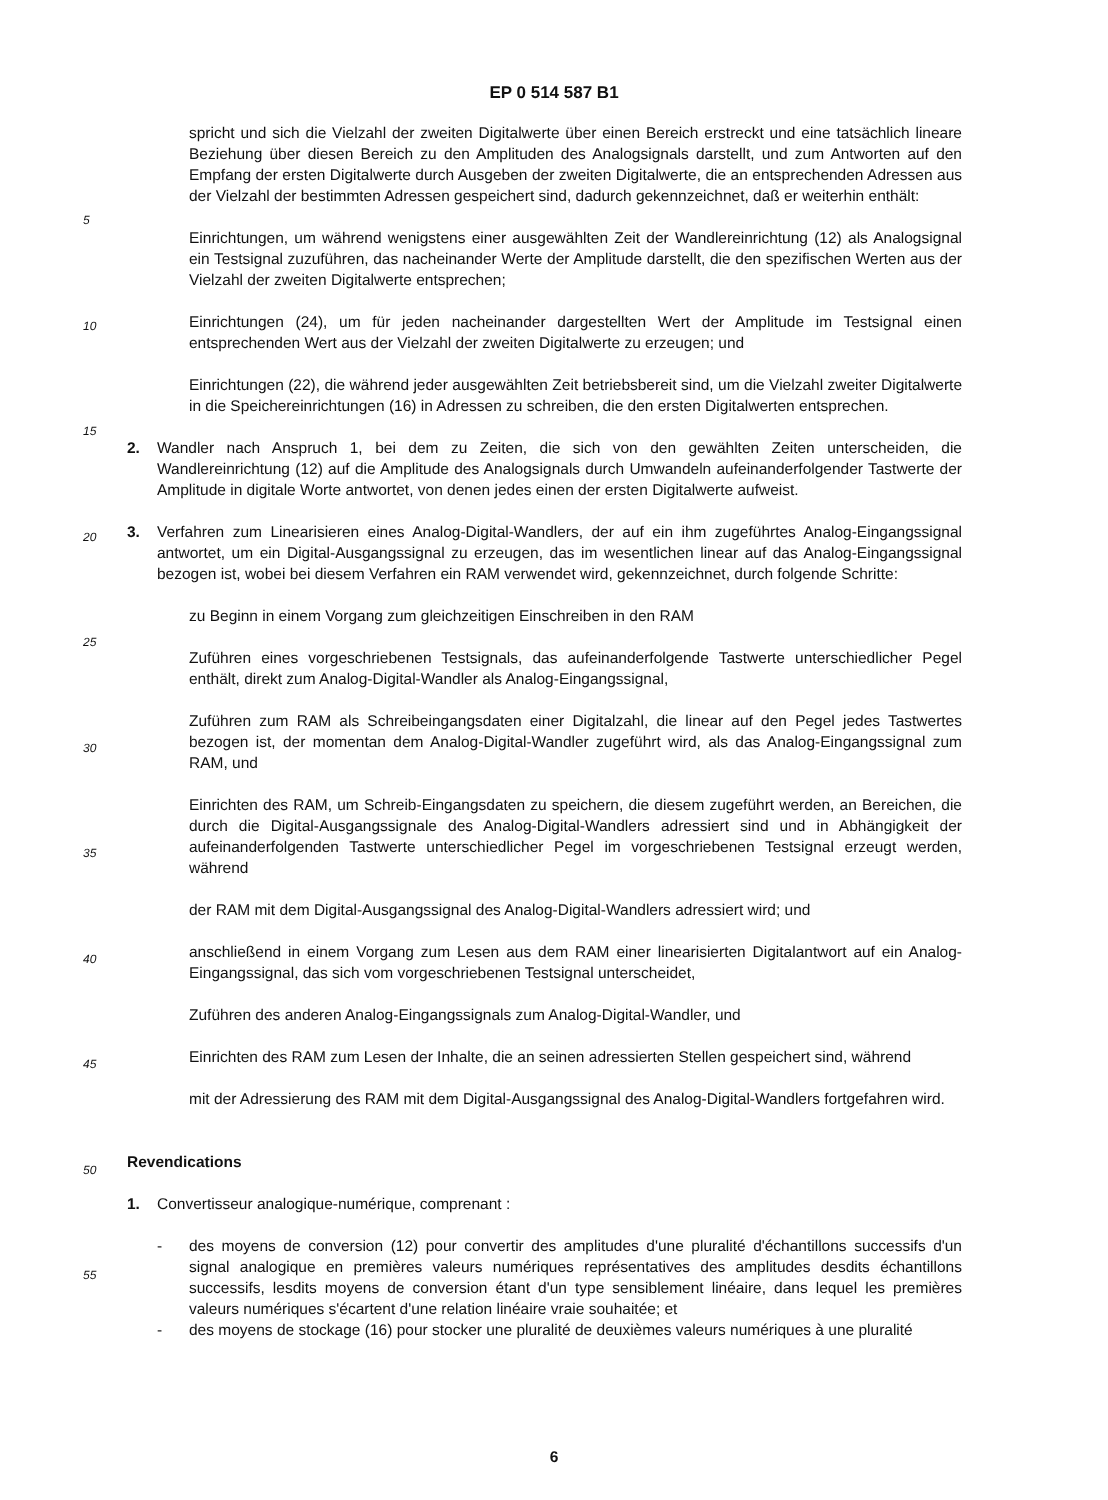EP 0 514 587 B1
spricht und sich die Vielzahl der zweiten Digitalwerte über einen Bereich erstreckt und eine tatsächlich lineare Beziehung über diesen Bereich zu den Amplituden des Analogsignals darstellt, und zum Antworten auf den Empfang der ersten Digitalwerte durch Ausgeben der zweiten Digitalwerte, die an entsprechenden Adressen aus der Vielzahl der bestimmten Adressen gespeichert sind, dadurch gekennzeichnet, daß er weiterhin enthält:
Einrichtungen, um während wenigstens einer ausgewählten Zeit der Wandlereinrichtung (12) als Analogsignal ein Testsignal zuzuführen, das nacheinander Werte der Amplitude darstellt, die den spezifischen Werten aus der Vielzahl der zweiten Digitalwerte entsprechen;
Einrichtungen (24), um für jeden nacheinander dargestellten Wert der Amplitude im Testsignal einen entsprechenden Wert aus der Vielzahl der zweiten Digitalwerte zu erzeugen; und
Einrichtungen (22), die während jeder ausgewählten Zeit betriebsbereit sind, um die Vielzahl zweiter Digitalwerte in die Speichereinrichtungen (16) in Adressen zu schreiben, die den ersten Digitalwerten entsprechen.
2. Wandler nach Anspruch 1, bei dem zu Zeiten, die sich von den gewählten Zeiten unterscheiden, die Wandlereinrichtung (12) auf die Amplitude des Analogsignals durch Umwandeln aufeinanderfolgender Tastwerte der Amplitude in digitale Worte antwortet, von denen jedes einen der ersten Digitalwerte aufweist.
3. Verfahren zum Linearisieren eines Analog-Digital-Wandlers, der auf ein ihm zugeführtes Analog-Eingangssignal antwortet, um ein Digital-Ausgangssignal zu erzeugen, das im wesentlichen linear auf das Analog-Eingangssignal bezogen ist, wobei bei diesem Verfahren ein RAM verwendet wird, gekennzeichnet, durch folgende Schritte:
zu Beginn in einem Vorgang zum gleichzeitigen Einschreiben in den RAM
Zuführen eines vorgeschriebenen Testsignals, das aufeinanderfolgende Tastwerte unterschiedlicher Pegel enthält, direkt zum Analog-Digital-Wandler als Analog-Eingangssignal,
Zuführen zum RAM als Schreibeingangsdaten einer Digitalzahl, die linear auf den Pegel jedes Tastwertes bezogen ist, der momentan dem Analog-Digital-Wandler zugeführt wird, als das Analog-Eingangssignal zum RAM, und
Einrichten des RAM, um Schreib-Eingangsdaten zu speichern, die diesem zugeführt werden, an Bereichen, die durch die Digital-Ausgangssignale des Analog-Digital-Wandlers adressiert sind und in Abhängigkeit der aufeinanderfolgenden Tastwerte unterschiedlicher Pegel im vorgeschriebenen Testsignal erzeugt werden, während
der RAM mit dem Digital-Ausgangssignal des Analog-Digital-Wandlers adressiert wird; und
anschließend in einem Vorgang zum Lesen aus dem RAM einer linearisierten Digitalantwort auf ein Analog-Eingangssignal, das sich vom vorgeschriebenen Testsignal unterscheidet,
Zuführen des anderen Analog-Eingangssignals zum Analog-Digital-Wandler, und
Einrichten des RAM zum Lesen der Inhalte, die an seinen adressierten Stellen gespeichert sind, während
mit der Adressierung des RAM mit dem Digital-Ausgangssignal des Analog-Digital-Wandlers fortgefahren wird.
Revendications
1. Convertisseur analogique-numérique, comprenant :
- des moyens de conversion (12) pour convertir des amplitudes d'une pluralité d'échantillons successifs d'un signal analogique en premières valeurs numériques représentatives des amplitudes desdits échantillons successifs, lesdits moyens de conversion étant d'un type sensiblement linéaire, dans lequel les premières valeurs numériques s'écartent d'une relation linéaire vraie souhaitée; et
- des moyens de stockage (16) pour stocker une pluralité de deuxièmes valeurs numériques à une pluralité
5
10
15
20
25
30
35
40
45
50
55
6